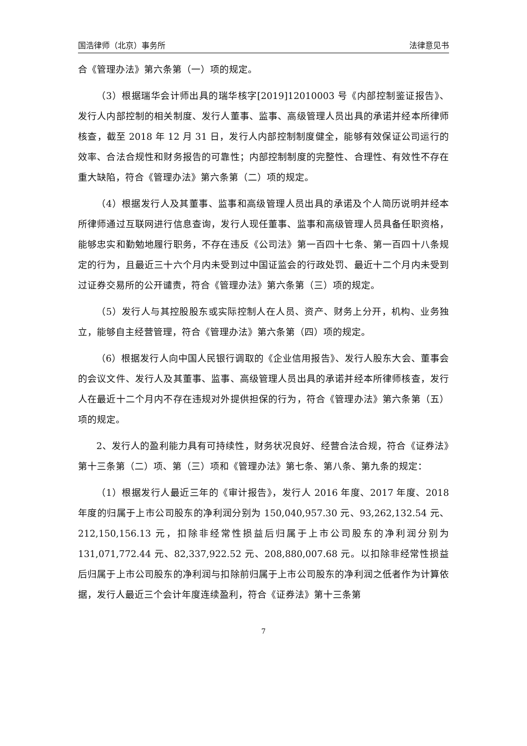国浩律师（北京）事务所 法律意见书
合《管理办法》第六条第（一）项的规定。
（3）根据瑞华会计师出具的瑞华核字[2019]12010003 号《内部控制鉴证报告》、发行人内部控制的相关制度、发行人董事、监事、高级管理人员出具的承诺并经本所律师核查，截至 2018 年 12 月 31 日，发行人内部控制制度健全，能够有效保证公司运行的效率、合法合规性和财务报告的可靠性；内部控制制度的完整性、合理性、有效性不存在重大缺陷，符合《管理办法》第六条第（二）项的规定。
（4）根据发行人及其董事、监事和高级管理人员出具的承诺及个人简历说明并经本所律师通过互联网进行信息查询，发行人现任董事、监事和高级管理人员具备任职资格，能够忠实和勤勉地履行职务，不存在违反《公司法》第一百四十七条、第一百四十八条规定的行为，且最近三十六个月内未受到过中国证监会的行政处罚、最近十二个月内未受到过证券交易所的公开谴责，符合《管理办法》第六条第（三）项的规定。
（5）发行人与其控股股东或实际控制人在人员、资产、财务上分开，机构、业务独立，能够自主经营管理，符合《管理办法》第六条第（四）项的规定。
（6）根据发行人向中国人民银行调取的《企业信用报告》、发行人股东大会、董事会的会议文件、发行人及其董事、监事、高级管理人员出具的承诺并经本所律师核查，发行人在最近十二个月内不存在违规对外提供担保的行为，符合《管理办法》第六条第（五）项的规定。
2、发行人的盈利能力具有可持续性，财务状况良好、经营合法合规，符合《证券法》第十三条第（二）项、第（三）项和《管理办法》第七条、第八条、第九条的规定：
（1）根据发行人最近三年的《审计报告》，发行人 2016 年度、2017 年度、2018 年度的归属于上市公司股东的净利润分别为 150,040,957.30 元、93,262,132.54 元、212,150,156.13 元，扣除非经常性损益后归属于上市公司股东的净利润分别为 131,071,772.44 元、82,337,922.52 元、208,880,007.68 元。以扣除非经常性损益后归属于上市公司股东的净利润与扣除前归属于上市公司股东的净利润之低者作为计算依据，发行人最近三个会计年度连续盈利，符合《证券法》第十三条第
7